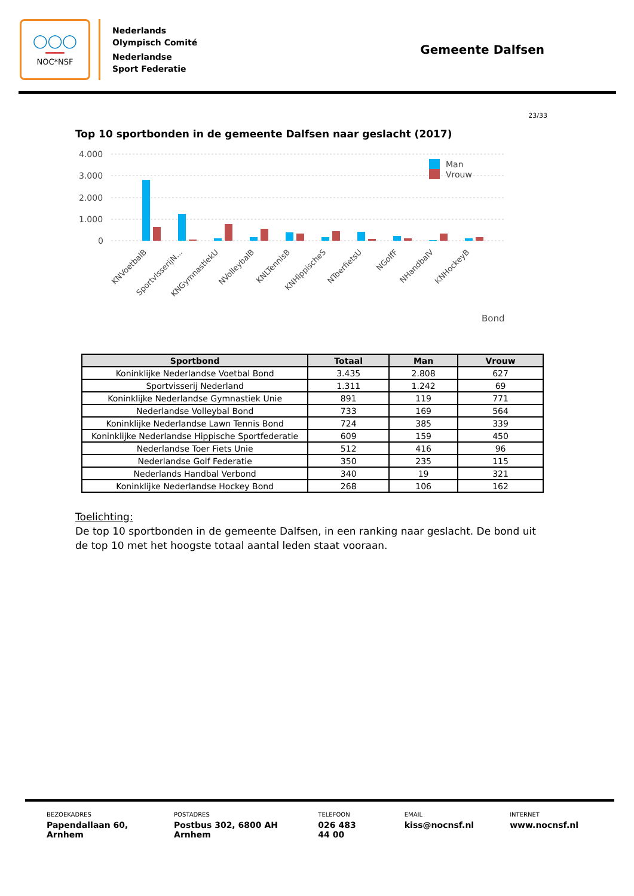◯◯◯
━━━━
NOC*NSF
Nederlands
Olympisch Comité
Nederlandse
Sport Federatie
Gemeente Dalfsen
23/33
Top 10 sportbonden in de gemeente Dalfsen naar geslacht (2017)
4.000
3.000
2.000
1.000
0
Man
Vrouw
KNVoetbalB
SportvisserijN...
KNGymnastiekU
NVolleybalB
KNLTennisB
KNHippischeS
NToerfietsU
NGolfF
NHandbalV
KNHockeyB
Bond
| Sportbond | Totaal | Man | Vrouw |
| --- | --- | --- | --- |
| Koninklijke Nederlandse Voetbal Bond | 3.435 | 2.808 | 627 |
| Sportvisserij Nederland | 1.311 | 1.242 | 69 |
| Koninklijke Nederlandse Gymnastiek Unie | 891 | 119 | 771 |
| Nederlandse Volleybal Bond | 733 | 169 | 564 |
| Koninklijke Nederlandse Lawn Tennis Bond | 724 | 385 | 339 |
| Koninklijke Nederlandse Hippische Sportfederatie | 609 | 159 | 450 |
| Nederlandse Toer Fiets Unie | 512 | 416 | 96 |
| Nederlandse Golf Federatie | 350 | 235 | 115 |
| Nederlands Handbal Verbond | 340 | 19 | 321 |
| Koninklijke Nederlandse Hockey Bond | 268 | 106 | 162 |
Toelichting:
De top 10 sportbonden in de gemeente Dalfsen, in een ranking naar geslacht. De bond uit de top 10 met het hoogste totaal aantal leden staat vooraan.
BEZOEKADRES
Papendallaan 60, Arnhem
POSTADRES
Postbus 302, 6800 AH Arnhem
TELEFOON
026 483 44 00
EMAIL
kiss@nocnsf.nl
INTERNET
www.nocnsf.nl